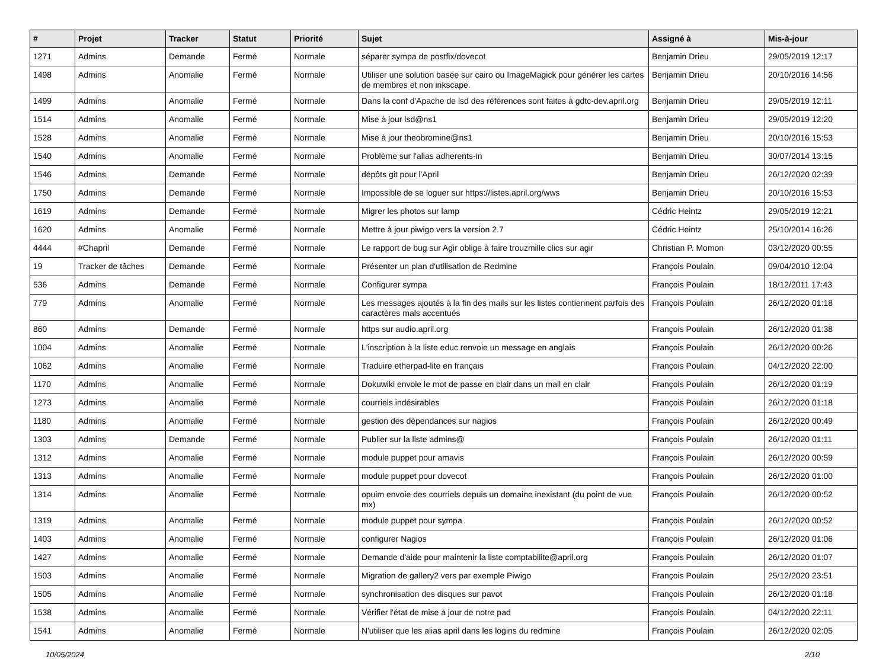| # | Projet | Tracker | Statut | Priorité | Sujet | Assigné à | Mis-à-jour |
| --- | --- | --- | --- | --- | --- | --- | --- |
| 1271 | Admins | Demande | Fermé | Normale | séparer sympa de postfix/dovecot | Benjamin Drieu | 29/05/2019 12:17 |
| 1498 | Admins | Anomalie | Fermé | Normale | Utiliser une solution basée sur cairo ou ImageMagick pour générer les cartes de membres et non inkscape. | Benjamin Drieu | 20/10/2016 14:56 |
| 1499 | Admins | Anomalie | Fermé | Normale | Dans la conf d'Apache de lsd des références sont faites à gdtc-dev.april.org | Benjamin Drieu | 29/05/2019 12:11 |
| 1514 | Admins | Anomalie | Fermé | Normale | Mise à jour lsd@ns1 | Benjamin Drieu | 29/05/2019 12:20 |
| 1528 | Admins | Anomalie | Fermé | Normale | Mise à jour theobromine@ns1 | Benjamin Drieu | 20/10/2016 15:53 |
| 1540 | Admins | Anomalie | Fermé | Normale | Problème sur l'alias adherents-in | Benjamin Drieu | 30/07/2014 13:15 |
| 1546 | Admins | Demande | Fermé | Normale | dépôts git pour l'April | Benjamin Drieu | 26/12/2020 02:39 |
| 1750 | Admins | Demande | Fermé | Normale | Impossible de se loguer sur https://listes.april.org/wws | Benjamin Drieu | 20/10/2016 15:53 |
| 1619 | Admins | Demande | Fermé | Normale | Migrer les photos sur lamp | Cédric Heintz | 29/05/2019 12:21 |
| 1620 | Admins | Anomalie | Fermé | Normale | Mettre à jour piwigo vers la version 2.7 | Cédric Heintz | 25/10/2014 16:26 |
| 4444 | #Chapril | Demande | Fermé | Normale | Le rapport de bug sur Agir oblige à faire trouzmille clics sur agir | Christian P. Momon | 03/12/2020 00:55 |
| 19 | Tracker de tâches | Demande | Fermé | Normale | Présenter un plan d'utilisation de Redmine | François Poulain | 09/04/2010 12:04 |
| 536 | Admins | Demande | Fermé | Normale | Configurer sympa | François Poulain | 18/12/2011 17:43 |
| 779 | Admins | Anomalie | Fermé | Normale | Les messages ajoutés à la fin des mails sur les listes contiennent parfois des caractères mals accentués | François Poulain | 26/12/2020 01:18 |
| 860 | Admins | Demande | Fermé | Normale | https sur audio.april.org | François Poulain | 26/12/2020 01:38 |
| 1004 | Admins | Anomalie | Fermé | Normale | L'inscription à la liste educ renvoie un message en anglais | François Poulain | 26/12/2020 00:26 |
| 1062 | Admins | Anomalie | Fermé | Normale | Traduire etherpad-lite en français | François Poulain | 04/12/2020 22:00 |
| 1170 | Admins | Anomalie | Fermé | Normale | Dokuwiki envoie le mot de passe en clair dans un mail en clair | François Poulain | 26/12/2020 01:19 |
| 1273 | Admins | Anomalie | Fermé | Normale | courriels indésirables | François Poulain | 26/12/2020 01:18 |
| 1180 | Admins | Anomalie | Fermé | Normale | gestion des dépendances sur nagios | François Poulain | 26/12/2020 00:49 |
| 1303 | Admins | Demande | Fermé | Normale | Publier sur la liste admins@ | François Poulain | 26/12/2020 01:11 |
| 1312 | Admins | Anomalie | Fermé | Normale | module puppet pour amavis | François Poulain | 26/12/2020 00:59 |
| 1313 | Admins | Anomalie | Fermé | Normale | module puppet pour dovecot | François Poulain | 26/12/2020 01:00 |
| 1314 | Admins | Anomalie | Fermé | Normale | opuim envoie des courriels depuis un domaine inexistant (du point de vue mx) | François Poulain | 26/12/2020 00:52 |
| 1319 | Admins | Anomalie | Fermé | Normale | module puppet pour sympa | François Poulain | 26/12/2020 00:52 |
| 1403 | Admins | Anomalie | Fermé | Normale | configurer Nagios | François Poulain | 26/12/2020 01:06 |
| 1427 | Admins | Anomalie | Fermé | Normale | Demande d'aide pour maintenir la liste comptabilite@april.org | François Poulain | 26/12/2020 01:07 |
| 1503 | Admins | Anomalie | Fermé | Normale | Migration de gallery2 vers par exemple Piwigo | François Poulain | 25/12/2020 23:51 |
| 1505 | Admins | Anomalie | Fermé | Normale | synchronisation des disques sur pavot | François Poulain | 26/12/2020 01:18 |
| 1538 | Admins | Anomalie | Fermé | Normale | Vérifier l'état de mise à jour de notre pad | François Poulain | 04/12/2020 22:11 |
| 1541 | Admins | Anomalie | Fermé | Normale | N'utiliser que les alias april dans les logins du redmine | François Poulain | 26/12/2020 02:05 |
10/05/2024 2/10